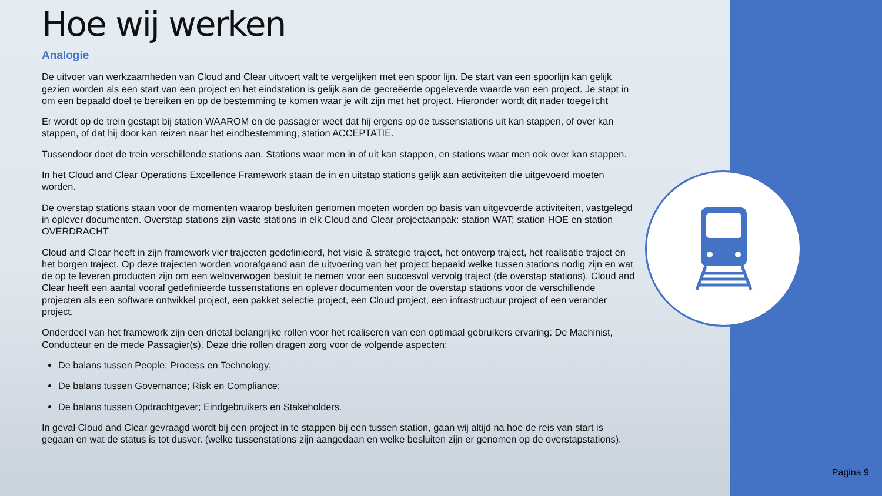Hoe wij werken
Analogie
De uitvoer van werkzaamheden van Cloud and Clear uitvoert valt te vergelijken met een spoor lijn. De start van een spoorlijn kan gelijk gezien worden als een start van een project en het eindstation is gelijk aan de gecreëerde opgeleverde waarde van een project. Je stapt in om een bepaald doel te bereiken en op de bestemming te komen waar je wilt zijn met het project. Hieronder wordt dit nader toegelicht
Er wordt op de trein gestapt bij station WAAROM en de passagier weet dat hij ergens op de tussenstations uit kan stappen, of over kan stappen, of dat hij door kan reizen naar het eindbestemming, station ACCEPTATIE.
Tussendoor doet de trein verschillende stations aan. Stations waar men in of uit kan stappen, en stations waar men ook over kan stappen.
In het Cloud and Clear Operations Excellence Framework staan de in en uitstap stations gelijk aan activiteiten die uitgevoerd moeten worden.
De overstap stations staan voor de momenten waarop besluiten genomen moeten worden op basis van uitgevoerde activiteiten, vastgelegd in oplever documenten. Overstap stations zijn vaste stations in elk Cloud and Clear projectaanpak: station WAT; station HOE en station OVERDRACHT
Cloud and Clear heeft in zijn framework vier trajecten gedefinieerd, het visie & strategie traject, het ontwerp traject, het realisatie traject en het borgen traject. Op deze trajecten worden voorafgaand aan de uitvoering van het project bepaald welke tussen stations nodig zijn en wat de op te leveren producten zijn om een weloverwogen besluit te nemen voor een succesvol vervolg traject (de overstap stations). Cloud and Clear heeft een aantal vooraf gedefinieerde tussenstations en oplever documenten voor de overstap stations voor de verschillende projecten als een software ontwikkel project, een pakket selectie project, een Cloud project, een infrastructuur project of een verander project.
Onderdeel van het framework zijn een drietal belangrijke rollen voor het realiseren van een optimaal gebruikers ervaring: De Machinist, Conducteur en de mede Passagier(s). Deze drie rollen dragen zorg voor de volgende aspecten:
De balans tussen People; Process en Technology;
De balans tussen Governance; Risk en Compliance;
De balans tussen Opdrachtgever; Eindgebruikers en Stakeholders.
In geval Cloud and Clear gevraagd wordt bij een project in te stappen bij een tussen station, gaan wij altijd na hoe de reis van start is gegaan en wat de status is tot dusver. (welke tussenstations zijn aangedaan en welke besluiten zijn er genomen op de overstapstations).
Pagina 9